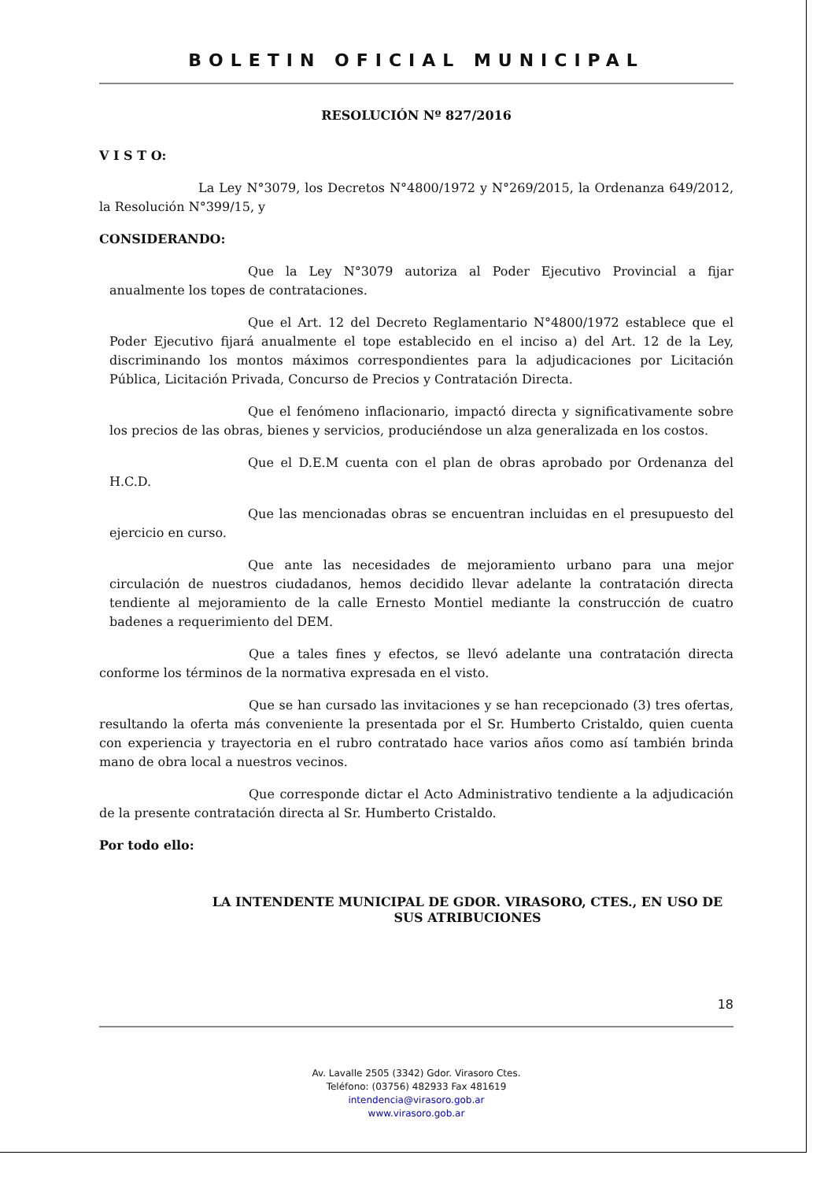BOLETIN OFICIAL MUNICIPAL
RESOLUCIÓN Nº 827/2016
V I S T O:
La Ley N°3079, los Decretos N°4800/1972 y N°269/2015, la Ordenanza 649/2012, la Resolución N°399/15, y
CONSIDERANDO:
Que la Ley N°3079 autoriza al Poder Ejecutivo Provincial a fijar anualmente los topes de contrataciones.
Que el Art. 12 del Decreto Reglamentario N°4800/1972 establece que el Poder Ejecutivo fijará anualmente el tope establecido en el inciso a) del Art. 12 de la Ley, discriminando los montos máximos correspondientes para la adjudicaciones por Licitación Pública, Licitación Privada, Concurso de Precios y Contratación Directa.
Que el fenómeno inflacionario, impactó directa y significativamente sobre los precios de las obras, bienes y servicios, produciéndose un alza generalizada en los costos.
Que el D.E.M cuenta con el plan de obras aprobado por Ordenanza del H.C.D.
Que las mencionadas obras se encuentran incluidas en el presupuesto del ejercicio en curso.
Que ante las necesidades de mejoramiento urbano para una mejor circulación de nuestros ciudadanos, hemos decidido llevar adelante la contratación directa tendiente al mejoramiento de la calle Ernesto Montiel mediante la construcción de cuatro badenes a requerimiento del DEM.
Que a tales fines y efectos, se llevó adelante una contratación directa conforme los términos de la normativa expresada en el visto.
Que se han cursado las invitaciones y se han recepcionado (3) tres ofertas, resultando la oferta más conveniente la presentada por el Sr. Humberto Cristaldo, quien cuenta con experiencia y trayectoria en el rubro contratado hace varios años como así también brinda mano de obra local a nuestros vecinos.
Que corresponde dictar el Acto Administrativo tendiente a la adjudicación de la presente contratación directa al Sr. Humberto Cristaldo.
Por todo ello:
LA INTENDENTE MUNICIPAL DE GDOR. VIRASORO, CTES., EN USO DE SUS ATRIBUCIONES
18
Av. Lavalle 2505 (3342) Gdor. Virasoro Ctes.
Teléfono: (03756) 482933 Fax 481619
intendencia@virasoro.gob.ar
www.virasoro.gob.ar